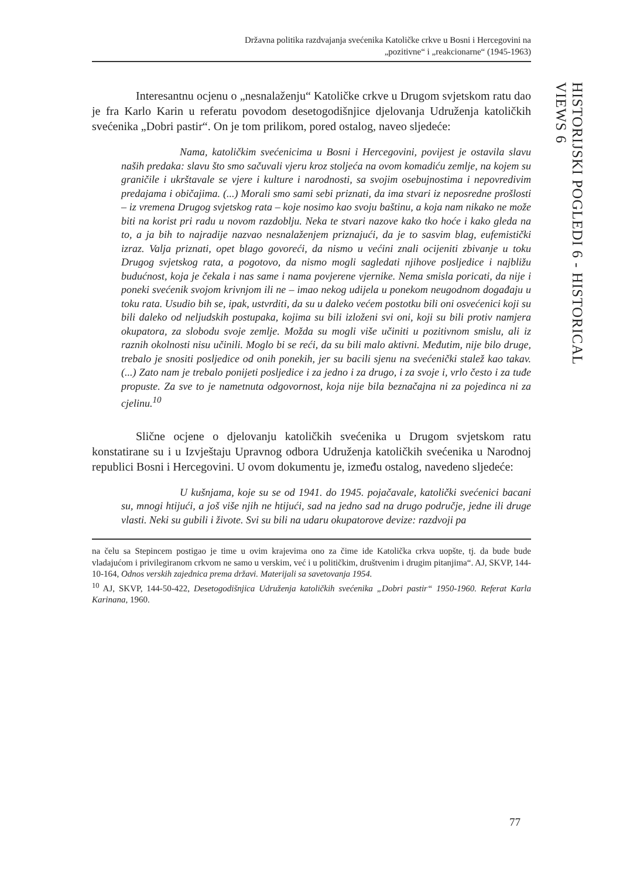Državna politika razdvajanja svećenika Katoličke crkve u Bosni i Hercegovini na
„pozitivne“ i „reakcionarne“ (1945-1963)
HISTORIJSKI POGLEDI 6 - HISTORICAL VIEWS 6
Interesantnu ocjenu o „nesnalaženju“ Katoličke crkve u Drugom svjetskom ratu dao je fra Karlo Karin u referatu povodom desetogodišnjice djelovanja Udruženja katoličkih svećenika „Dobri pastir“. On je tom prilikom, pored ostalog, naveo sljedeće:
Nama, katoličkim svećenicima u Bosni i Hercegovini, povijest je ostavila slavu naših predaka: slavu što smo sačuvali vjeru kroz stoljeća na ovom komadiću zemlje, na kojem su graničile i ukrštavale se vjere i kulture i narodnosti, sa svojim osebujnostima i nepovredivim predajama i običajima. (...) Morali smo sami sebi priznati, da ima stvari iz neposredne prošlosti – iz vremena Drugog svjetskog rata – koje nosimo kao svoju baštinu, a koja nam nikako ne može biti na korist pri radu u novom razdoblju. Neka te stvari nazove kako tko hoće i kako gleda na to, a ja bih to najradije nazvao nesnalaženjem priznajući, da je to sasvim blag, eufemistički izraz. Valja priznati, opet blago govoreći, da nismo u većini znali ocijeniti zbivanje u toku Drugog svjetskog rata, a pogotovo, da nismo mogli sagledati njihove posljedice i najbližu budućnost, koja je čekala i nas same i nama povjerene vjernike. Nema smisla poricati, da nije i poneki svećenik svojom krivnjom ili ne – imao nekog udijela u ponekom neugodnom događaju u toku rata. Usudio bih se, ipak, ustvrditi, da su u daleko većem postotku bili oni osvećenici koji su bili daleko od neljudskih postupaka, kojima su bili izloženi svi oni, koji su bili protiv namjera okupatora, za slobodu svoje zemlje. Možda su mogli više učiniti u pozitivnom smislu, ali iz raznih okolnosti nisu učinili. Moglo bi se reći, da su bili malo aktivni. Međutim, nije bilo druge, trebalo je snositi posljedice od onih ponekih, jer su bacili sjenu na svećenički stalež kao takav. (...) Zato nam je trebalo ponijeti posljedice i za jedno i za drugo, i za svoje i, vrlo često i za tuđe propuste. Za sve to je nametnuta odgovornost, koja nije bila beznačajna ni za pojedinca ni za cjelinu.<sup>10</sup>
Slične ocjene o djelovanju katoličkih svećenika u Drugom svjetskom ratu konstatirane su i u Izvještaju Upravnog odbora Udruženja katoličkih svećenika u Narodnoj republici Bosni i Hercegovini. U ovom dokumentu je, između ostalog, navedeno sljedeće:
U kušnjama, koje su se od 1941. do 1945. pojačavale, katolički svećenici bacani su, mnogi htijući, a još više njih ne htijući, sad na jedno sad na drugo područje, jedne ili druge vlasti. Neki su gubili i živote. Svi su bili na udaru okupatorove devize: razdvoji pa
na čelu sa Stepincem postigao je time u ovim krajevima ono za čime ide Katolička crkva uopšte, tj. da bude bude vladajućom i privilegiranom crkvom ne samo u verskim, već i u političkim, društvenim i drugim pitanjima“. AJ, SKVP, 144-10-164, Odnos verskih zajednica prema državi. Materijali sa savetovanja 1954.
<sup>10</sup> AJ, SKVP, 144-50-422, Desetogodišnjica Udruženja katoličkih svećenika „Dobri pastir“ 1950-1960. Referat Karla Karinana, 1960.
77